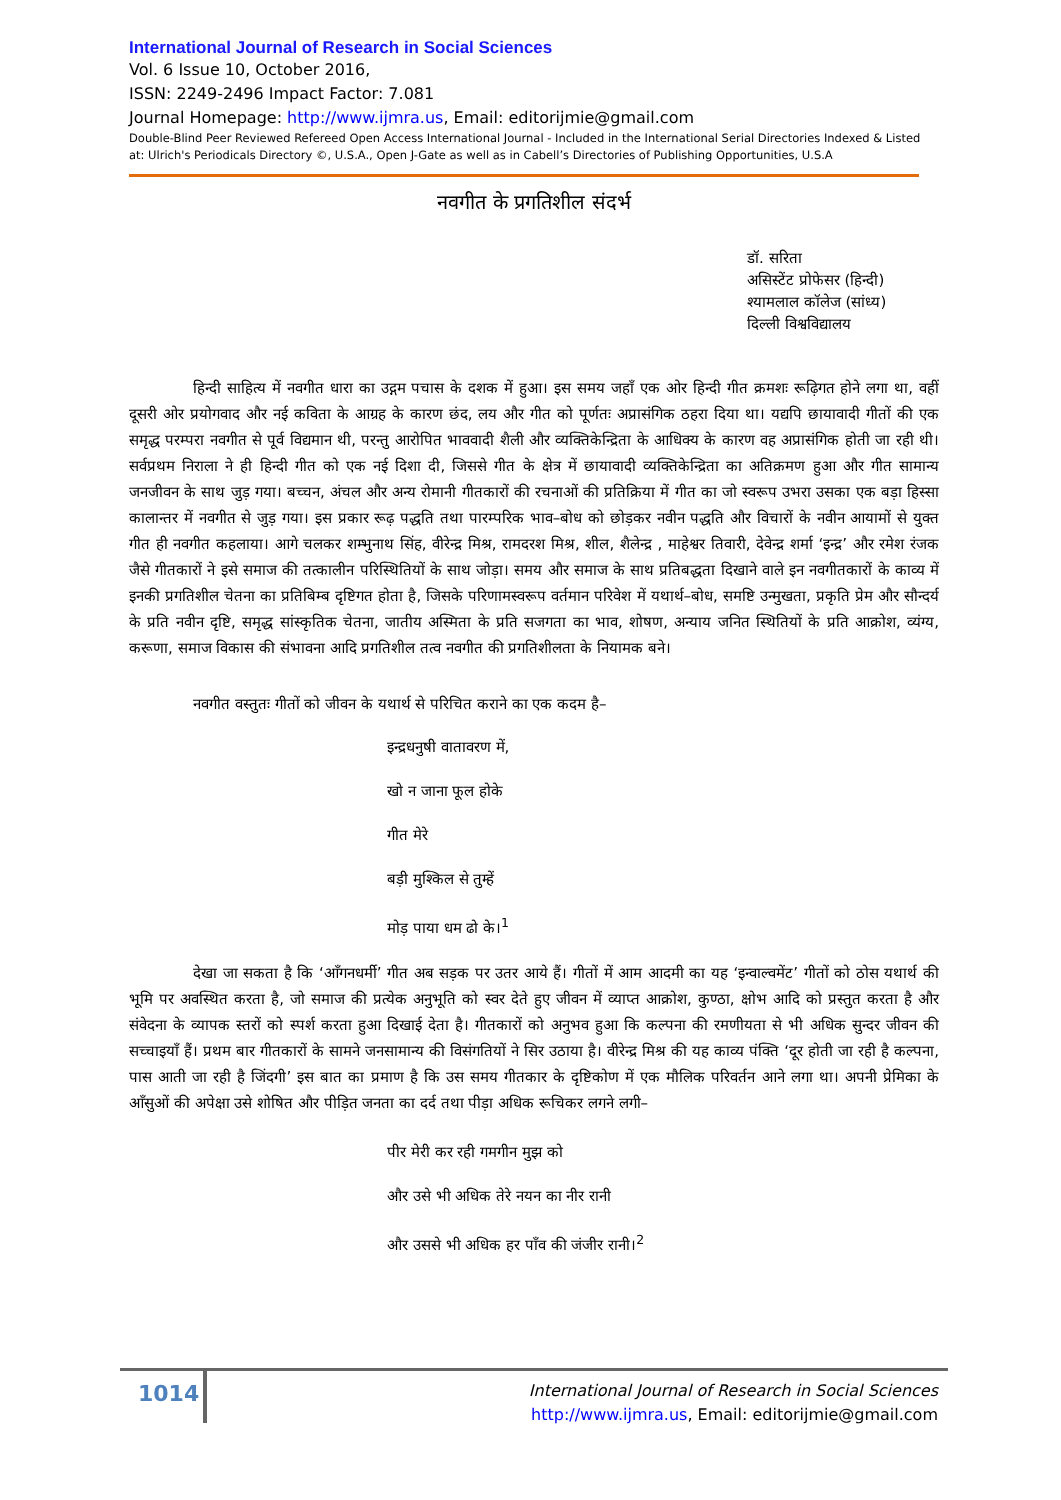International Journal of Research in Social Sciences
Vol. 6 Issue 10, October 2016,
ISSN: 2249-2496 Impact Factor: 7.081
Journal Homepage: http://www.ijmra.us, Email: editorijmie@gmail.com
Double-Blind Peer Reviewed Refereed Open Access International Journal - Included in the International Serial Directories Indexed & Listed at: Ulrich's Periodicals Directory ©, U.S.A., Open J-Gate as well as in Cabell’s Directories of Publishing Opportunities, U.S.A
नवगीत के प्रगतिशील संदर्भ
डॉ. सरिता
असिस्टेंट प्रोफेसर (हिन्दी)
श्यामलाल कॉलेज (सांध्य)
दिल्ली विश्वविद्यालय
हिन्दी साहित्य में नवगीत धारा का उद्गम पचास के दशक में हुआ। इस समय जहाँ एक ओर हिन्दी गीत क्रमशः रूढ़िगत होने लगा था, वहीं दूसरी ओर प्रयोगवाद और नई कविता के आग्रह के कारण छंद, लय और गीत को पूर्णतः अप्रासंगिक ठहरा दिया था। यद्यपि छायावादी गीतों की एक समृद्ध परम्परा नवगीत से पूर्व विद्यमान थी, परन्तु आरोपित भाववादी शैली और व्यक्तिकेन्द्रिता के आधिक्य के कारण वह अप्रासंगिक होती जा रही थी। सर्वप्रथम निराला ने ही हिन्दी गीत को एक नई दिशा दी, जिससे गीत के क्षेत्र में छायावादी व्यक्तिकेन्द्रिता का अतिक्रमण हुआ और गीत सामान्य जनजीवन के साथ जुड़ गया। बच्चन, अंचल और अन्य रोमानी गीतकारों की रचनाओं की प्रतिक्रिया में गीत का जो स्वरूप उभरा उसका एक बड़ा हिस्सा कालान्तर में नवगीत से जुड़ गया। इस प्रकार रूढ़ पद्धति तथा पारम्परिक भाव–बोध को छोड़कर नवीन पद्धति और विचारों के नवीन आयामों से युक्त गीत ही नवगीत कहलाया। आगे चलकर शम्भुनाथ सिंह, वीरेन्द्र मिश्र, रामदरश मिश्र, शील, शैलेन्द्र , माहेश्वर तिवारी, देवेन्द्र शर्मा ‘इन्द्र’ और रमेश रंजक जैसे गीतकारों ने इसे समाज की तत्कालीन परिस्थितियों के साथ जोड़ा। समय और समाज के साथ प्रतिबद्धता दिखाने वाले इन नवगीतकारों के काव्य में इनकी प्रगतिशील चेतना का प्रतिबिम्ब दृष्टिगत होता है, जिसके परिणामस्वरूप वर्तमान परिवेश में यथार्थ–बोध, समष्टि उन्मुखता, प्रकृति प्रेम और सौन्दर्य के प्रति नवीन दृष्टि, समृद्ध सांस्कृतिक चेतना, जातीय अस्मिता के प्रति सजगता का भाव, शोषण, अन्याय जनित स्थितियों के प्रति आक्रोश, व्यंग्य, करूणा, समाज विकास की संभावना आदि प्रगतिशील तत्व नवगीत की प्रगतिशीलता के नियामक बने।
नवगीत वस्तुतः गीतों को जीवन के यथार्थ से परिचित कराने का एक कदम है–
इन्द्रधनुषी वातावरण में,
खो न जाना फूल होके
गीत मेरे
बड़ी मुश्किल से तुम्हें
मोड़ पाया धम ढो के।<sup>1</sup>
देखा जा सकता है कि ‘आँगनधर्मी’ गीत अब सड़क पर उतर आये हैं। गीतों में आम आदमी का यह ‘इन्वाल्वमेंट’ गीतों को ठोस यथार्थ की भूमि पर अवस्थित करता है, जो समाज की प्रत्येक अनुभूति को स्वर देते हुए जीवन में व्याप्त आक्रोश, कुण्ठा, क्षोभ आदि को प्रस्तुत करता है और संवेदना के व्यापक स्तरों को स्पर्श करता हुआ दिखाई देता है। गीतकारों को अनुभव हुआ कि कल्पना की रमणीयता से भी अधिक सुन्दर जीवन की सच्चाइयाँ हैं। प्रथम बार गीतकारों के सामने जनसामान्य की विसंगतियों ने सिर उठाया है। वीरेन्द्र मिश्र की यह काव्य पंक्ति ‘दूर होती जा रही है कल्पना, पास आती जा रही है जिंदगी’ इस बात का प्रमाण है कि उस समय गीतकार के दृष्टिकोण में एक मौलिक परिवर्तन आने लगा था। अपनी प्रेमिका के आँसुओं की अपेक्षा उसे शोषित और पीड़ित जनता का दर्द तथा पीड़ा अधिक रूचिकर लगने लगी–
पीर मेरी कर रही गमगीन मुझ को
और उसे भी अधिक तेरे नयन का नीर रानी
और उससे भी अधिक हर पाँव की जंजीर रानी।<sup>2</sup>
1014
International Journal of Research in Social Sciences
http://www.ijmra.us, Email: editorijmie@gmail.com